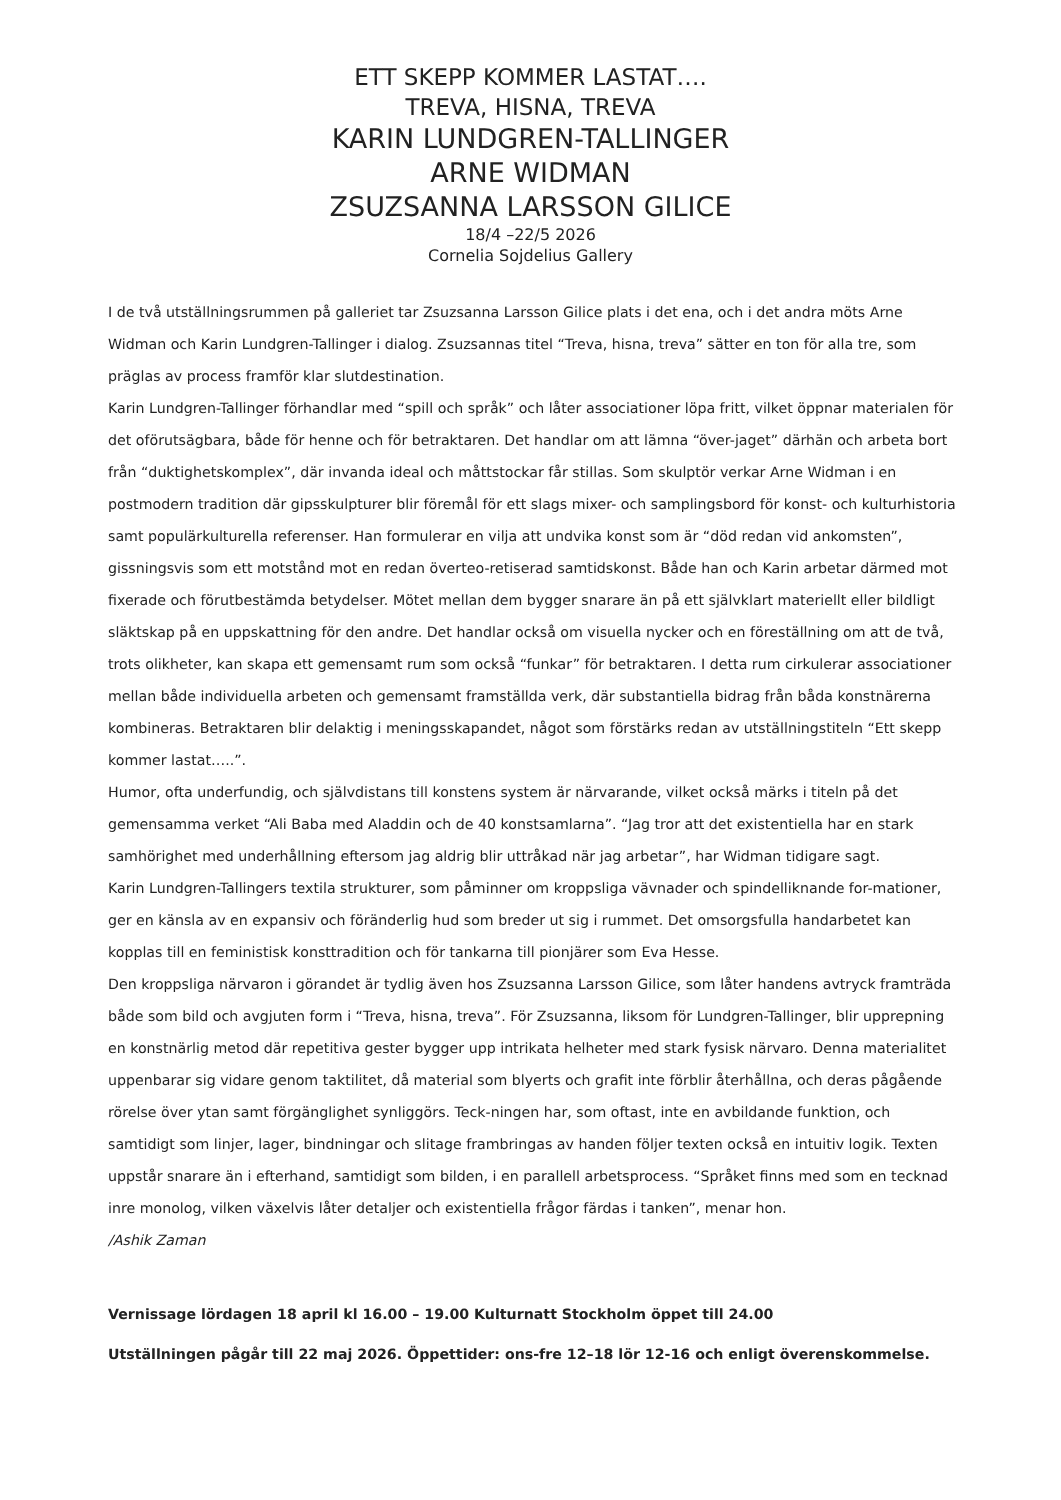ETT SKEPP KOMMER LASTAT….
TREVA, HISNA, TREVA
KARIN LUNDGREN-TALLINGER
ARNE WIDMAN
ZSUZSANNA LARSSON GILICE
18/4 –22/5 2026
Cornelia Sojdelius Gallery
I de två utställningsrummen på galleriet tar Zsuzsanna Larsson Gilice plats i det ena, och i det andra möts Arne Widman och Karin Lundgren-Tallinger i dialog. Zsuzsannas titel “Treva, hisna, treva” sätter en ton för alla tre, som präglas av process framför klar slutdestination.
Karin Lundgren-Tallinger förhandlar med “spill och språk” och låter associationer löpa fritt, vilket öppnar materialen för det oförutsägbara, både för henne och för betraktaren. Det handlar om att lämna “över-jaget” därhän och arbeta bort från “duktighetskomplex”, där invanda ideal och måttstockar får stillas. Som skulptör verkar Arne Widman i en postmodern tradition där gipsskulpturer blir föremål för ett slags mixer- och samplingsbord för konst- och kulturhistoria samt populärkulturella referenser. Han formulerar en vilja att undvika konst som är “död redan vid ankomsten”, gissningsvis som ett motstånd mot en redan överteo-retiserad samtidskonst. Både han och Karin arbetar därmed mot fixerade och förutbestämda betydelser. Mötet mellan dem bygger snarare än på ett självklart materiellt eller bildligt släktskap på en uppskattning för den andre. Det handlar också om visuella nycker och en föreställning om att de två, trots olikheter, kan skapa ett gemensamt rum som också “funkar” för betraktaren. I detta rum cirkulerar associationer mellan både individuella arbeten och gemensamt framställda verk, där substantiella bidrag från båda konstnärerna kombineras. Betraktaren blir delaktig i meningsskapandet, något som förstärks redan av utställningstiteln “Ett skepp kommer lastat…..”.
Humor, ofta underfundig, och självdistans till konstens system är närvarande, vilket också märks i titeln på det gemensamma verket “Ali Baba med Aladdin och de 40 konstsamlarna”. “Jag tror att det existentiella har en stark samhörighet med underhållning eftersom jag aldrig blir uttråkad när jag arbetar”, har Widman tidigare sagt.
Karin Lundgren-Tallingers textila strukturer, som påminner om kroppsliga vävnader och spindelliknande for-mationer, ger en känsla av en expansiv och föränderlig hud som breder ut sig i rummet. Det omsorgsfulla handarbetet kan kopplas till en feministisk konsttradition och för tankarna till pionjärer som Eva Hesse.
Den kroppsliga närvaron i görandet är tydlig även hos Zsuzsanna Larsson Gilice, som låter handens avtryck framträda både som bild och avgjuten form i “Treva, hisna, treva”. För Zsuzsanna, liksom för Lundgren-Tallinger, blir upprepning en konstnärlig metod där repetitiva gester bygger upp intrikata helheter med stark fysisk närvaro. Denna materialitet uppenbarar sig vidare genom taktilitet, då material som blyerts och grafit inte förblir återhållna, och deras pågående rörelse över ytan samt förgänglighet synliggörs. Teck-ningen har, som oftast, inte en avbildande funktion, och samtidigt som linjer, lager, bindningar och slitage frambringas av handen följer texten också en intuitiv logik. Texten uppstår snarare än i efterhand, samtidigt som bilden, i en parallell arbetsprocess. “Språket finns med som en tecknad inre monolog, vilken växelvis låter detaljer och existentiella frågor färdas i tanken”, menar hon.
/Ashik Zaman
Vernissage lördagen 18 april kl 16.00 – 19.00 Kulturnatt Stockholm öppet till 24.00
Utställningen pågår till 22 maj 2026. Öppettider: ons-fre 12–18 lör 12-16 och enligt överenskommelse.